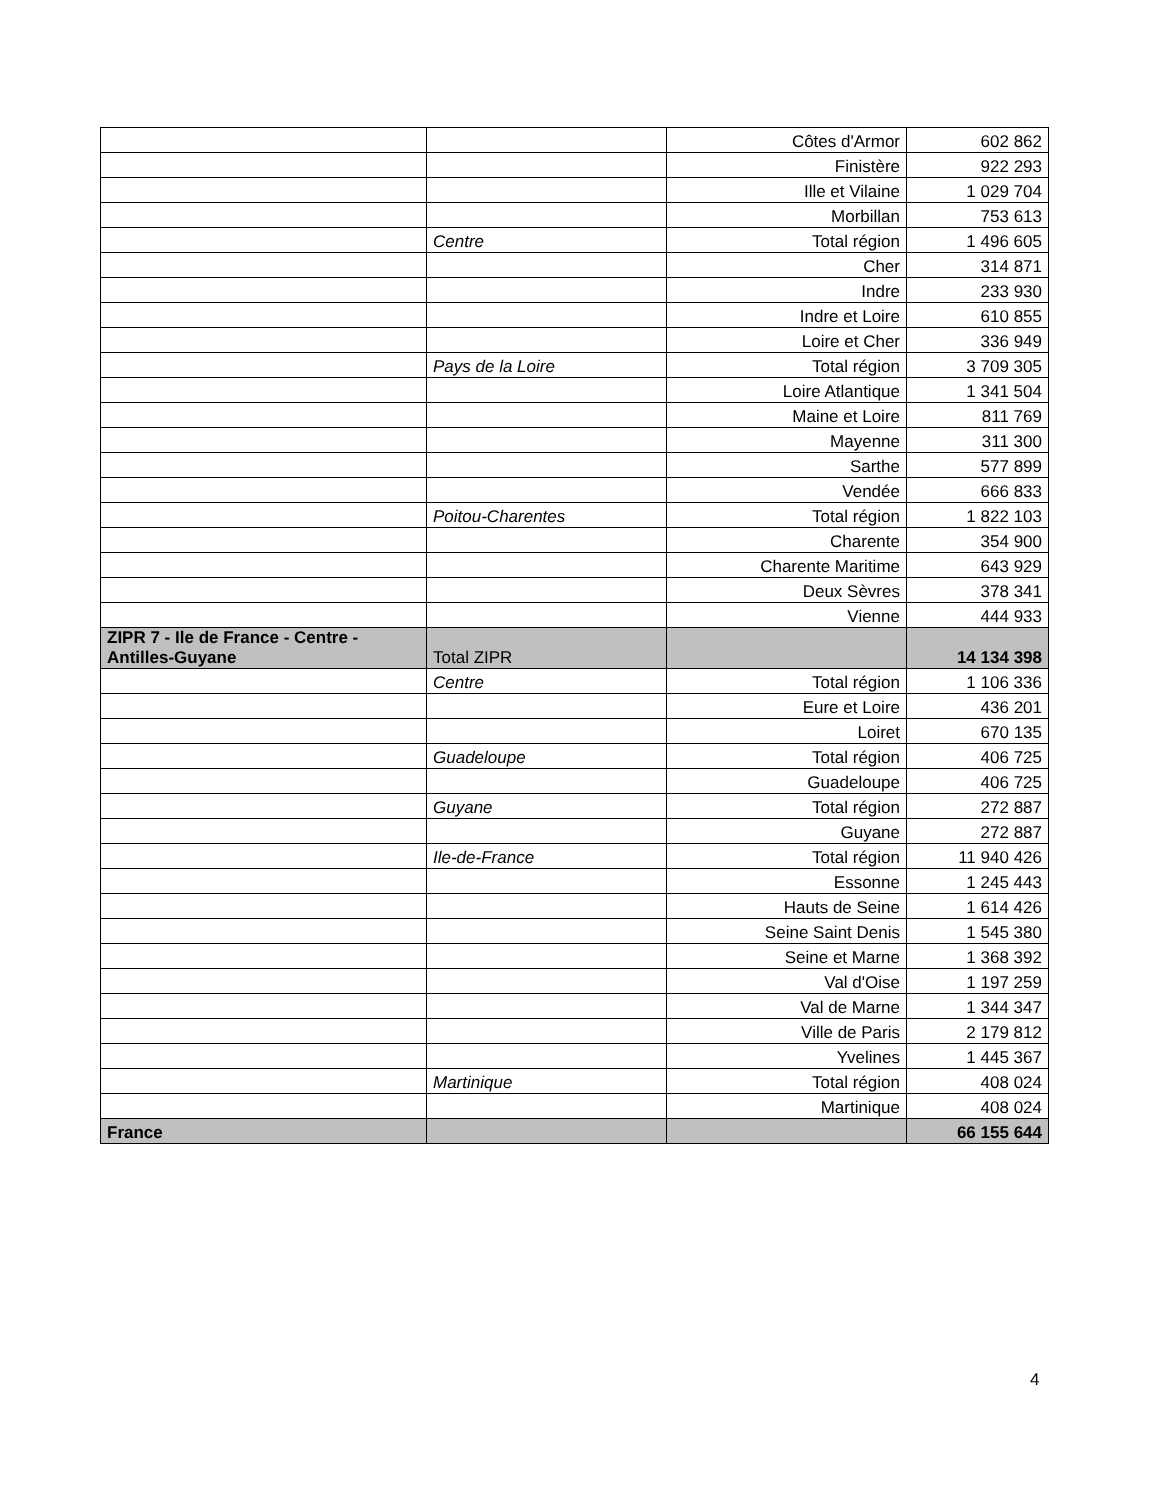| | | Côtes d'Armor | 602 862 |
| | | Finistère | 922 293 |
| | | Ille et Vilaine | 1 029 704 |
| | | Morbillan | 753 613 |
| | Centre | Total région | 1 496 605 |
| | | Cher | 314 871 |
| | | Indre | 233 930 |
| | | Indre et Loire | 610 855 |
| | | Loire et Cher | 336 949 |
| | Pays de la Loire | Total région | 3 709 305 |
| | | Loire Atlantique | 1 341 504 |
| | | Maine et Loire | 811 769 |
| | | Mayenne | 311 300 |
| | | Sarthe | 577 899 |
| | | Vendée | 666 833 |
| | Poitou-Charentes | Total région | 1 822 103 |
| | | Charente | 354 900 |
| | | Charente Maritime | 643 929 |
| | | Deux Sèvres | 378 341 |
| | | Vienne | 444 933 |
| ZIPR 7 - Ile de France - Centre - Antilles-Guyane | Total ZIPR | | 14 134 398 |
| | Centre | Total région | 1 106 336 |
| | | Eure et Loire | 436 201 |
| | | Loiret | 670 135 |
| | Guadeloupe | Total région | 406 725 |
| | | Guadeloupe | 406 725 |
| | Guyane | Total région | 272 887 |
| | | Guyane | 272 887 |
| | Ile-de-France | Total région | 11 940 426 |
| | | Essonne | 1 245 443 |
| | | Hauts de Seine | 1 614 426 |
| | | Seine Saint Denis | 1 545 380 |
| | | Seine et Marne | 1 368 392 |
| | | Val d'Oise | 1 197 259 |
| | | Val de Marne | 1 344 347 |
| | | Ville de Paris | 2 179 812 |
| | | Yvelines | 1 445 367 |
| | Martinique | Total région | 408 024 |
| | | Martinique | 408 024 |
| France | | | 66 155 644 |
4